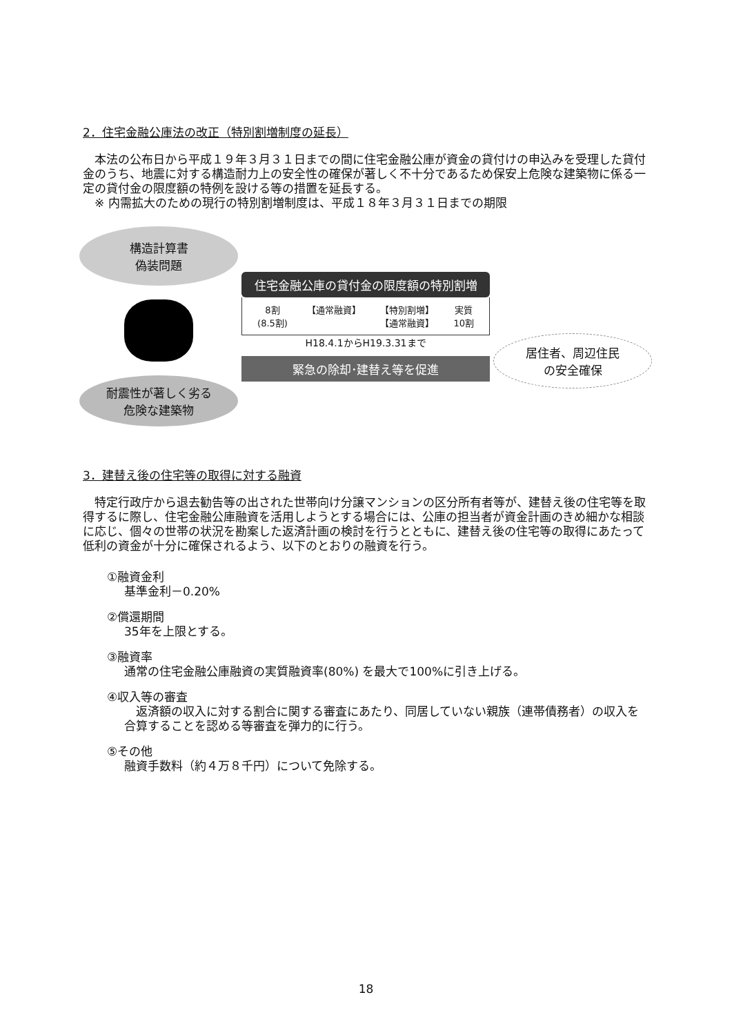2．住宅金融公庫法の改正（特別割増制度の延長）
本法の公布日から平成１９年３月３１日までの間に住宅金融公庫が資金の貸付けの申込みを受理した貸付金のうち、地震に対する構造耐力上の安全性の確保が著しく不十分であるため保安上危険な建築物に係る一定の貸付金の限度額の特例を設ける等の措置を延長する。
※ 内需拡大のための現行の特別割増制度は、平成１８年３月３１日までの期限
構造計算書
偽装問題
耐震性が著しく劣る
危険な建築物
住宅金融公庫の貸付金の限度額の特別割増
8割
(8.5割) 【通常融資】 【特別割増】
【通常融資】 実質
10割
H18.4.1からH19.3.31まで
緊急の除却･建替え等を促進
居住者、周辺住民
の安全確保
3．建替え後の住宅等の取得に対する融資
特定行政庁から退去勧告等の出された世帯向け分譲マンションの区分所有者等が、建替え後の住宅等を取得するに際し、住宅金融公庫融資を活用しようとする場合には、公庫の担当者が資金計画のきめ細かな相談に応じ、個々の世帯の状況を勘案した返済計画の検討を行うとともに、建替え後の住宅等の取得にあたって低利の資金が十分に確保されるよう、以下のとおりの融資を行う。
①融資金利
基準金利－0.20%
②償還期間
35年を上限とする。
③融資率
通常の住宅金融公庫融資の実質融資率(80%) を最大で100%に引き上げる。
④収入等の審査
　返済額の収入に対する割合に関する審査にあたり、同居していない親族（連帯債務者）の収入を合算することを認める等審査を弾力的に行う。
⑤その他
融資手数料（約４万８千円）について免除する。
18